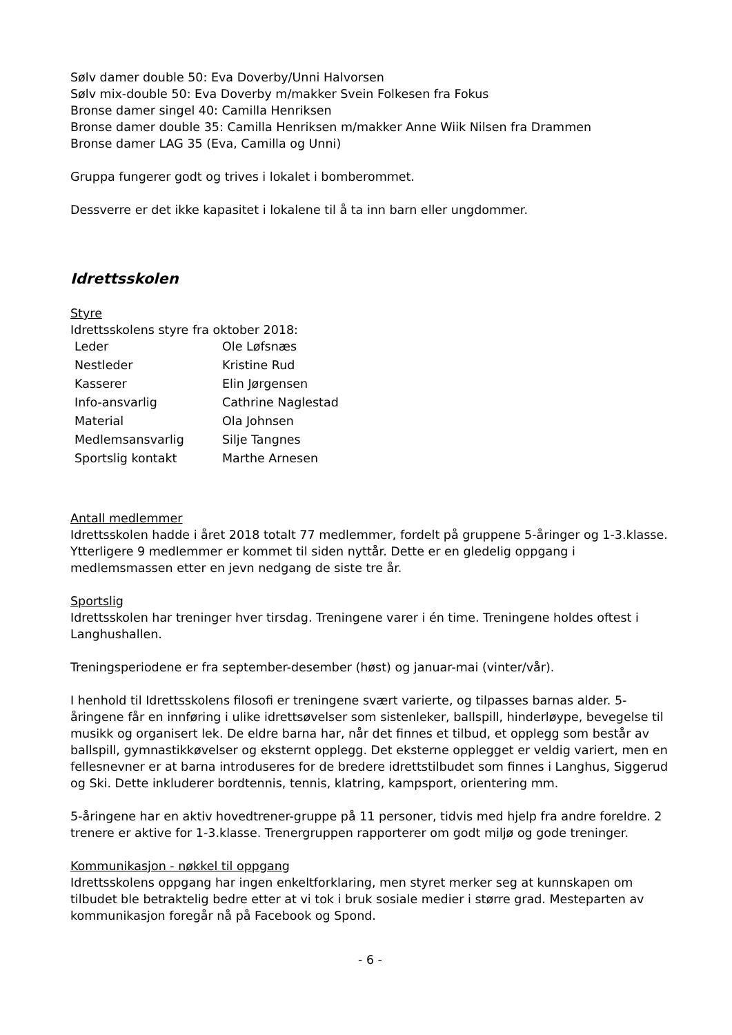Sølv damer double 50: Eva Doverby/Unni Halvorsen
Sølv mix-double 50: Eva Doverby m/makker Svein Folkesen fra Fokus
Bronse damer singel 40: Camilla Henriksen
Bronse damer double 35: Camilla Henriksen m/makker Anne Wiik Nilsen fra Drammen
Bronse damer LAG 35 (Eva, Camilla og Unni)
Gruppa fungerer godt og trives i lokalet i bomberommet.
Dessverre er det ikke kapasitet i lokalene til å ta inn barn eller ungdommer.
Idrettsskolen
Styre
Idrettsskolens styre fra oktober 2018:
| Leder | Ole Løfsnæs |
| Nestleder | Kristine Rud |
| Kasserer | Elin Jørgensen |
| Info-ansvarlig | Cathrine Naglestad |
| Material | Ola Johnsen |
| Medlemsansvarlig | Silje Tangnes |
| Sportslig kontakt | Marthe Arnesen |
Antall medlemmer
Idrettsskolen hadde i året 2018 totalt 77 medlemmer, fordelt på gruppene 5-åringer og 1-3.klasse. Ytterligere 9 medlemmer er kommet til siden nyttår. Dette er en gledelig oppgang i medlemsmassen etter en jevn nedgang de siste tre år.
Sportslig
Idrettsskolen har treninger hver tirsdag. Treningene varer i én time. Treningene holdes oftest i Langhushallen.
Treningsperiodene er fra september-desember (høst) og januar-mai (vinter/vår).
I henhold til Idrettsskolens filosofi er treningene svært varierte, og tilpasses barnas alder. 5-åringene får en innføring i ulike idrettsøvelser som sistenleker, ballspill, hinderløype, bevegelse til musikk og organisert lek. De eldre barna har, når det finnes et tilbud, et opplegg som består av ballspill, gymnastikkøvelser og eksternt opplegg. Det eksterne opplegget er veldig variert, men en fellesnevner er at barna introduseres for de bredere idrettstilbudet som finnes i Langhus, Siggerud og Ski. Dette inkluderer bordtennis, tennis, klatring, kampsport, orientering mm.
5-åringene har en aktiv hovedtrener-gruppe på 11 personer, tidvis med hjelp fra andre foreldre. 2 trenere er aktive for 1-3.klasse. Trenergruppen rapporterer om godt miljø og gode treninger.
Kommunikasjon - nøkkel til oppgang
Idrettsskolens oppgang har ingen enkeltforklaring, men styret merker seg at kunnskapen om tilbudet ble betraktelig bedre etter at vi tok i bruk sosiale medier i større grad. Mesteparten av kommunikasjon foregår nå på Facebook og Spond.
- 6 -